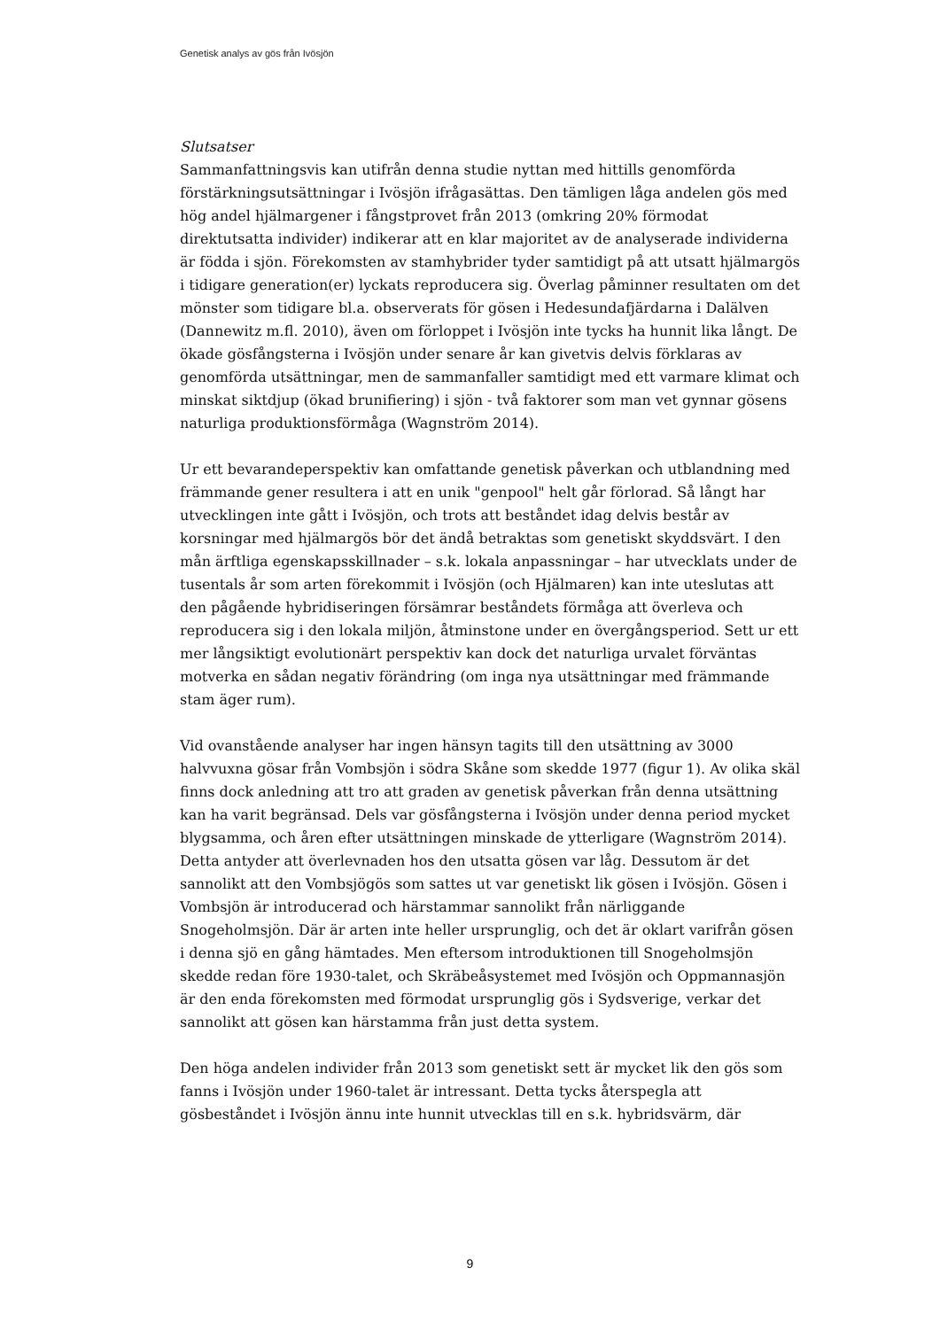Genetisk analys av gös från Ivösjön
Slutsatser
Sammanfattningsvis kan utifrån denna studie nyttan med hittills genomförda förstärkningsutsättningar i Ivösjön ifrågasättas. Den tämligen låga andelen gös med hög andel hjälmargener i fångstprovet från 2013 (omkring 20% förmodat direktutsatta individer) indikerar att en klar majoritet av de analyserade individerna är födda i sjön. Förekomsten av stamhybrider tyder samtidigt på att utsatt hjälmargös i tidigare generation(er) lyckats reproducera sig. Överlag påminner resultaten om det mönster som tidigare bl.a. observerats för gösen i Hedesundafjärdarna i Dalälven (Dannewitz m.fl. 2010), även om förloppet i Ivösjön inte tycks ha hunnit lika långt. De ökade gösfångsterna i Ivösjön under senare år kan givetvis delvis förklaras av genomförda utsättningar, men de sammanfaller samtidigt med ett varmare klimat och minskat siktdjup (ökad brunifiering) i sjön - två faktorer som man vet gynnar gösens naturliga produktionsförmåga (Wagnström 2014).
Ur ett bevarandeperspektiv kan omfattande genetisk påverkan och utblandning med främmande gener resultera i att en unik "genpool" helt går förlorad. Så långt har utvecklingen inte gått i Ivösjön, och trots att beståndet idag delvis består av korsningar med hjälmargös bör det ändå betraktas som genetiskt skyddsvärt. I den mån ärftliga egenskapsskillnader – s.k. lokala anpassningar – har utvecklats under de tusentals år som arten förekommit i Ivösjön (och Hjälmaren) kan inte uteslutas att den pågående hybridiseringen försämrar beståndets förmåga att överleva och reproducera sig i den lokala miljön, åtminstone under en övergångsperiod. Sett ur ett mer långsiktigt evolutionärt perspektiv kan dock det naturliga urvalet förväntas motverka en sådan negativ förändring (om inga nya utsättningar med främmande stam äger rum).
Vid ovanstående analyser har ingen hänsyn tagits till den utsättning av 3000 halvvuxna gösar från Vombsjön i södra Skåne som skedde 1977 (figur 1). Av olika skäl finns dock anledning att tro att graden av genetisk påverkan från denna utsättning kan ha varit begränsad. Dels var gösfångsterna i Ivösjön under denna period mycket blygsamma, och åren efter utsättningen minskade de ytterligare (Wagnström 2014). Detta antyder att överlevnaden hos den utsatta gösen var låg. Dessutom är det sannolikt att den Vombsjögös som sattes ut var genetiskt lik gösen i Ivösjön. Gösen i Vombsjön är introducerad och härstammar sannolikt från närliggande Snogeholmsjön. Där är arten inte heller ursprunglig, och det är oklart varifrån gösen i denna sjö en gång hämtades. Men eftersom introduktionen till Snogeholmsjön skedde redan före 1930-talet, och Skräbeåsystemet med Ivösjön och Oppmannasjön är den enda förekomsten med förmodat ursprunglig gös i Sydsverige, verkar det sannolikt att gösen kan härstamma från just detta system.
Den höga andelen individer från 2013 som genetiskt sett är mycket lik den gös som fanns i Ivösjön under 1960-talet är intressant. Detta tycks återspegla att gösbeståndet i Ivösjön ännu inte hunnit utvecklas till en s.k. hybridsvärm, där
9